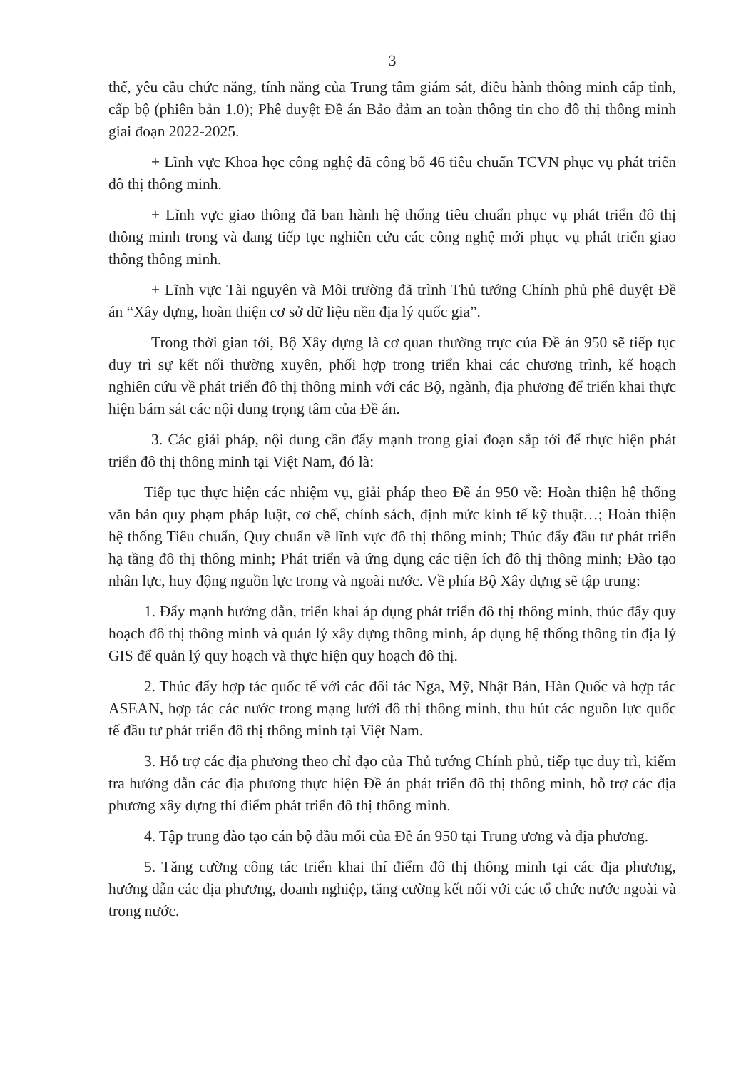3
thể, yêu cầu chức năng, tính năng của Trung tâm giám sát, điều hành thông minh cấp tỉnh, cấp bộ (phiên bản 1.0); Phê duyệt Đề án Bảo đảm an toàn thông tin cho đô thị thông minh giai đoạn 2022-2025.
+ Lĩnh vực Khoa học công nghệ đã công bố 46 tiêu chuẩn TCVN phục vụ phát triển đô thị thông minh.
+ Lĩnh vực giao thông đã ban hành hệ thống tiêu chuẩn phục vụ phát triển đô thị thông minh trong và đang tiếp tục nghiên cứu các công nghệ mới phục vụ phát triển giao thông thông minh.
+ Lĩnh vực Tài nguyên và Môi trường đã trình Thủ tướng Chính phủ phê duyệt Đề án “Xây dựng, hoàn thiện cơ sở dữ liệu nền địa lý quốc gia”.
Trong thời gian tới, Bộ Xây dựng là cơ quan thường trực của Đề án 950 sẽ tiếp tục duy trì sự kết nối thường xuyên, phối hợp trong triển khai các chương trình, kế hoạch nghiên cứu về phát triển đô thị thông minh với các Bộ, ngành, địa phương để triển khai thực hiện bám sát các nội dung trọng tâm của Đề án.
3. Các giải pháp, nội dung cần đẩy mạnh trong giai đoạn sắp tới để thực hiện phát triển đô thị thông minh tại Việt Nam, đó là:
Tiếp tục thực hiện các nhiệm vụ, giải pháp theo Đề án 950 về: Hoàn thiện hệ thống văn bản quy phạm pháp luật, cơ chế, chính sách, định mức kinh tế kỹ thuật…; Hoàn thiện hệ thống Tiêu chuẩn, Quy chuẩn về lĩnh vực đô thị thông minh; Thúc đẩy đầu tư phát triển hạ tầng đô thị thông minh; Phát triển và ứng dụng các tiện ích đô thị thông minh; Đào tạo nhân lực, huy động nguồn lực trong và ngoài nước. Về phía Bộ Xây dựng sẽ tập trung:
1. Đẩy mạnh hướng dẫn, triển khai áp dụng phát triển đô thị thông minh, thúc đẩy quy hoạch đô thị thông minh và quản lý xây dựng thông minh, áp dụng hệ thống thông tin địa lý GIS để quản lý quy hoạch và thực hiện quy hoạch đô thị.
2. Thúc đẩy hợp tác quốc tế với các đối tác Nga, Mỹ, Nhật Bản, Hàn Quốc và hợp tác ASEAN, hợp tác các nước trong mạng lưới đô thị thông minh, thu hút các nguồn lực quốc tế đầu tư phát triển đô thị thông minh tại Việt Nam.
3. Hỗ trợ các địa phương theo chỉ đạo của Thủ tướng Chính phủ, tiếp tục duy trì, kiểm tra hướng dẫn các địa phương thực hiện Đề án phát triển đô thị thông minh, hỗ trợ các địa phương xây dựng thí điểm phát triển đô thị thông minh.
4. Tập trung đào tạo cán bộ đầu mối của Đề án 950 tại Trung ương và địa phương.
5. Tăng cường công tác triển khai thí điểm đô thị thông minh tại các địa phương, hướng dẫn các địa phương, doanh nghiệp, tăng cường kết nối với các tổ chức nước ngoài và trong nước.